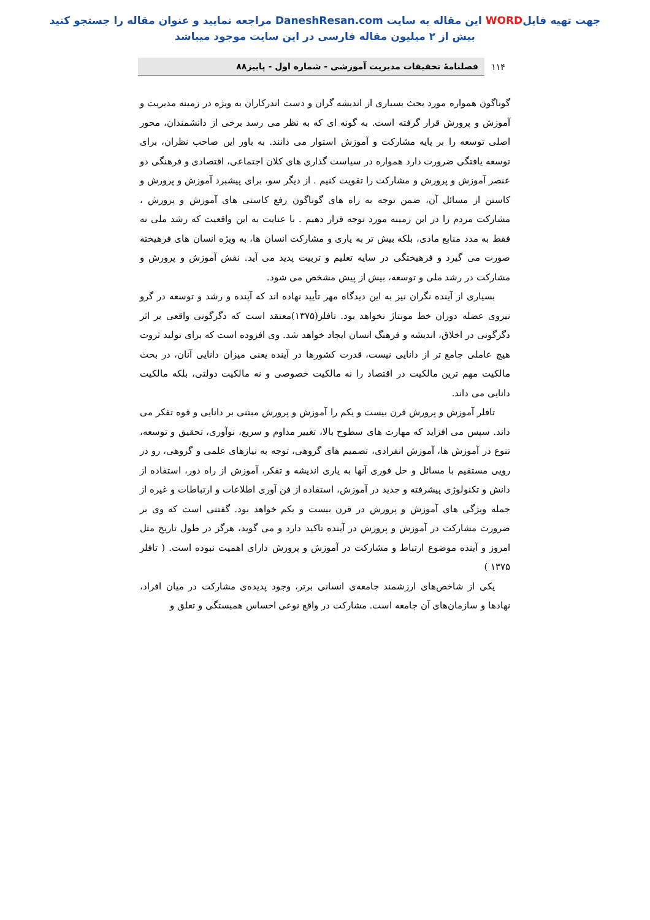جهت تهیه فایلWORD این مقاله به سایت DaneshResan.com مراجعه نمایید و عنوان مقاله را جستجو کنید
بیش از ۲ میلیون مقاله فارسی در این سایت موجود میباشد
۱۱۴ فصلنامهٔ تحقیقات مدیریت آموزشی - شماره اول - پاییز۸۸
گوناگون همواره مورد بحث بسیاری از اندیشه گران و دست اندرکاران به ویژه در زمینه مدیریت و آموزش و پرورش قرار گرفته است. به گونه ای که به نظر می رسد برخی از دانشمندان، محور اصلی توسعه را بر پایه مشارکت و آموزش استوار می دانند. به باور این صاحب نظران، برای توسعه یافتگی ضرورت دارد همواره در سیاست گذاری های کلان اجتماعی، اقتصادی و فرهنگی دو عنصر آموزش و پرورش و مشارکت را تقویت کنیم . از دیگر سو، برای پیشبرد آموزش و پرورش و کاستن از مسائل آن، ضمن توجه به راه های گوناگون رفع کاستی های آموزش و پرورش ، مشارکت مردم را در این زمینه مورد توجه قرار دهیم . با عنایت به این واقعیت که رشد ملی نه فقط به مدد منابع مادی، بلکه بیش تر به یاری و مشارکت انسان ها، به ویژه انسان های فرهیخته صورت می گیرد و فرهیختگی در سایه تعلیم و تربیت پدید می آید. نقش آموزش و پرورش و مشارکت در رشد ملی و توسعه، بیش از پیش مشخص می شود.
بسیاری از آینده نگران نیز به این دیدگاه مهر تأیید نهاده اند که آینده و رشد و توسعه در گرو نیروی عضله دوران خط مونتاژ نخواهد بود. تافلر(۱۳۷۵)معتقد است که دگرگونی واقعی بر اثر دگرگونی در اخلاق، اندیشه و فرهنگ انسان ایجاد خواهد شد. وی افزوده است که برای تولید ثروت هیچ عاملی جامع تر از دانایی نیست، قدرت کشورها در آینده یعنی میزان دانایی آنان، در بحث مالکیت مهم ترین مالکیت در اقتصاد را نه مالکیت خصوصی و نه مالکیت دولتی، بلکه مالکیت دانایی می داند.
تافلر آموزش و پرورش قرن بیست و یکم را آموزش و پرورش مبتنی بر دانایی و قوه تفکر می داند. سپس می افزاید که مهارت های سطوح بالا، تغییر مداوم و سریع، نوآوری، تحقیق و توسعه، تنوع در آموزش ها، آموزش انفرادی، تصمیم های گروهی، توجه به نیازهای علمی و گروهی، رو در رویی مستقیم با مسائل و حل فوری آنها به یاری اندیشه و تفکر، آموزش از راه دور، استفاده از دانش و تکنولوژی پیشرفته و جدید در آموزش، استفاده از فن آوری اطلاعات و ارتباطات و غیره از جمله ویژگی های آموزش و پرورش در قرن بیست و یکم خواهد بود. گفتنی است که وی بر ضرورت مشارکت در آموزش و پرورش در آینده تاکید دارد و می گوید، هرگز در طول تاریخ مثل امروز و آینده موضوع ارتباط و مشارکت در آموزش و پرورش دارای اهمیت نبوده است. ( تافلر ۱۳۷۵ )
یکی از شاخص‌های ارزشمند جامعه‌ی انسانی برتر، وجود پدیده‌ی مشارکت در میان افراد، نهادها و سازمان‌های آن جامعه است. مشارکت در واقع نوعی احساس همبستگی و تعلق و